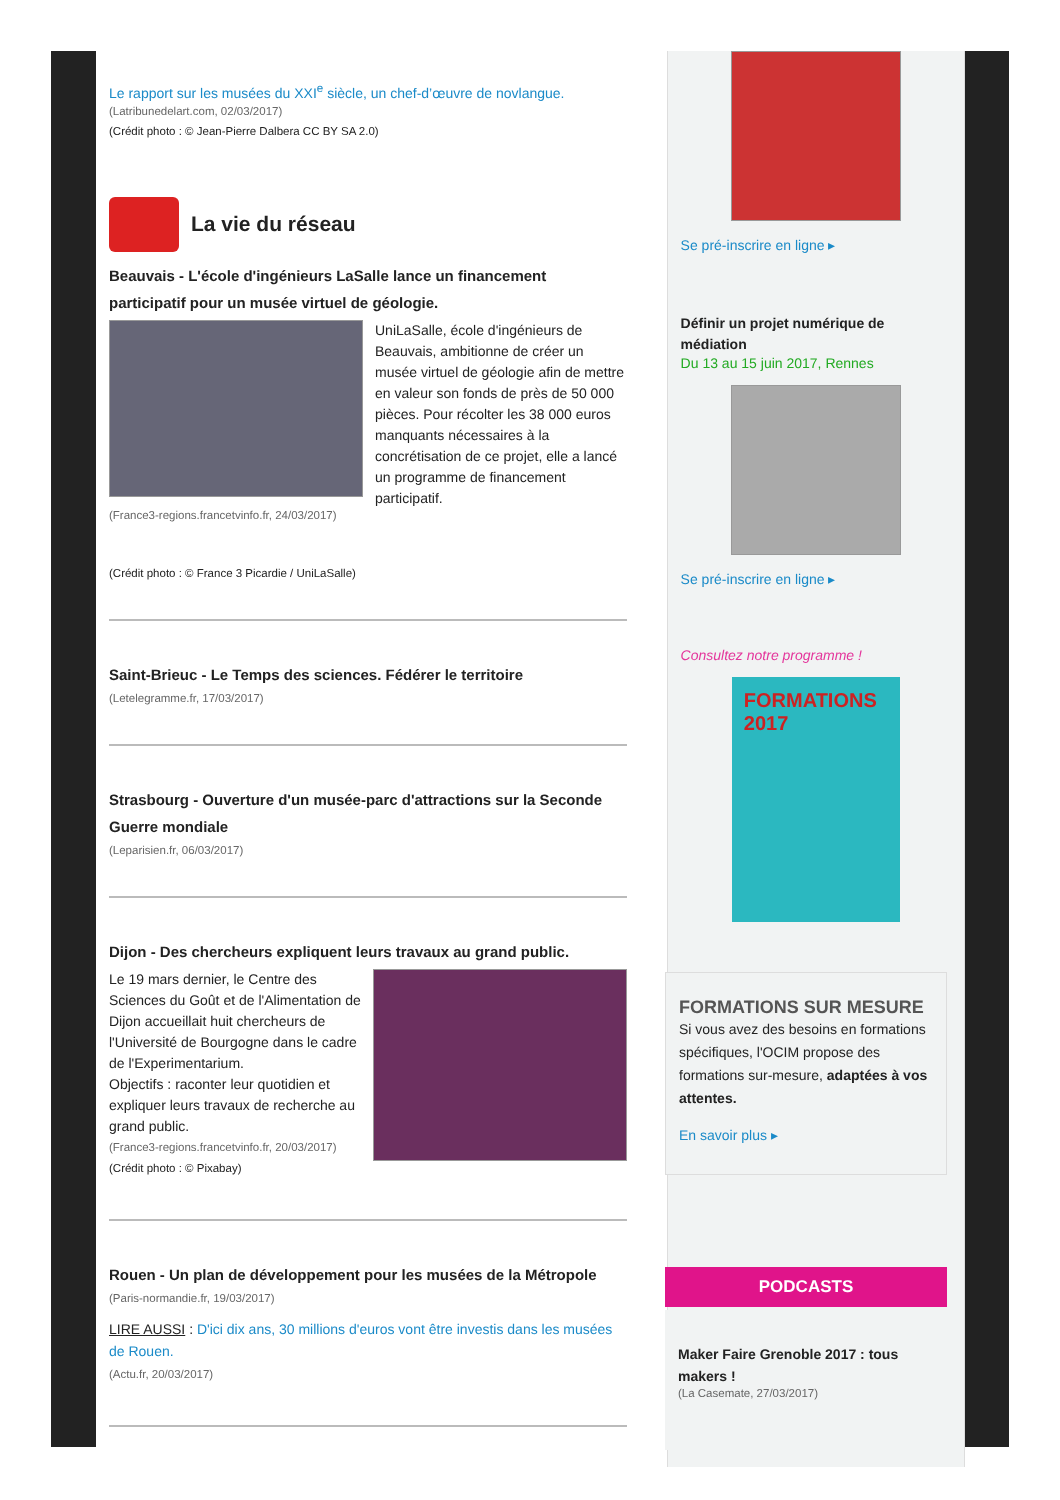Le rapport sur les musées du XXI<sup>e</sup> siècle, un chef-d’œuvre de novlangue.
(Latribunedelart.com, 02/03/2017)
(Crédit photo : © Jean-Pierre Dalbera CC BY SA 2.0)
La vie du réseau
Beauvais - L'école d'ingénieurs LaSalle lance un financement participatif pour un musée virtuel de géologie.
UniLaSalle, école d'ingénieurs de Beauvais, ambitionne de créer un musée virtuel de géologie afin de mettre en valeur son fonds de près de 50 000 pièces. Pour récolter les 38 000 euros manquants nécessaires à la concrétisation de ce projet, elle a lancé un programme de financement participatif.
(France3-regions.francetvinfo.fr, 24/03/2017)
(Crédit photo : © France 3 Picardie / UniLaSalle)
Saint-Brieuc - Le Temps des sciences. Fédérer le territoire
(Letelegramme.fr, 17/03/2017)
Strasbourg - Ouverture d'un musée-parc d'attractions sur la Seconde Guerre mondiale
(Leparisien.fr, 06/03/2017)
Dijon - Des chercheurs expliquent leurs travaux au grand public.
Le 19 mars dernier, le Centre des Sciences du Goût et de l'Alimentation de Dijon accueillait huit chercheurs de l'Université de Bourgogne dans le cadre de l'Experimentarium.
Objectifs : raconter leur quotidien et expliquer leurs travaux de recherche au grand public.
(France3-regions.francetvinfo.fr, 20/03/2017)
(Crédit photo : © Pixabay)
Rouen - Un plan de développement pour les musées de la Métropole
(Paris-normandie.fr, 19/03/2017)
LIRE AUSSI : D'ici dix ans, 30 millions d'euros vont être investis dans les musées de Rouen.
(Actu.fr, 20/03/2017)
Se pré-inscrire en ligne ▸
Définir un projet numérique de médiation
Du 13 au 15 juin 2017, Rennes
Se pré-inscrire en ligne ▸
Consultez notre programme !
FORMATIONS 2017
FORMATIONS SUR MESURE
Si vous avez des besoins en formations spécifiques, l'OCIM propose des formations sur-mesure, adaptées à vos attentes.
En savoir plus ▸
PODCASTS
Maker Faire Grenoble 2017 : tous makers !
(La Casemate, 27/03/2017)